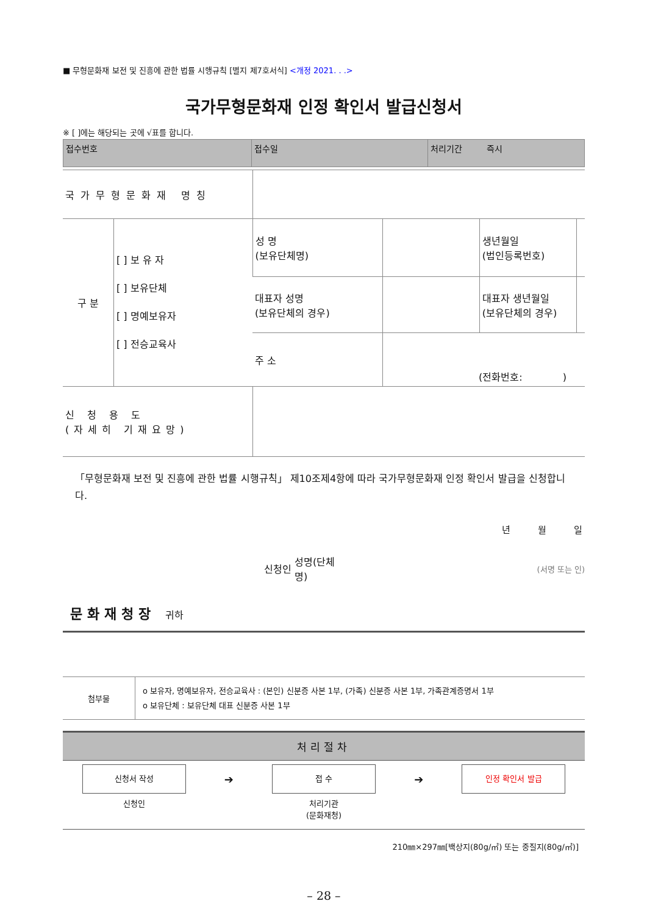■ 무형문화재 보전 및 진흥에 관한 법률 시행규칙 [별지 제7호서식] <개정 2021. . .>
국가무형문화재 인정 확인서 발급신청서
※ [ ]에는 해당되는 곳에 √표를 합니다.
| 접수번호 | 접수일 | 처리기간 즉시 |
| 국가무형문화재 명칭 | | | | | |
| 구 분 | [ ] 보 유 자 [ ] 보유단체 [ ] 명예보유자 [ ] 전승교육사 | 성 명 (보유단체명) | | 생년월일 (법인등록번호) | |
| | | 대표자 성명 (보유단체의 경우) | | 대표자 생년월일 (보유단체의 경우) | |
| | | 주 소 | (전화번호: ) | | |
| 신 청 용 도 (자세히 기재요망) | | | | | |
「무형문화재 보전 및 진흥에 관한 법률 시행규칙」 제10조제4항에 따라 국가무형문화재 인정 확인서 발급을 신청합니다.
년 월 일
신청인 성명(단체
명) (서명 또는 인)
문화재청장 귀하
| 첨부물 | o 보유자, 명예보유자, 전승교육사 : (본인) 신분증 사본 1부, (가족) 신분증 사본 1부, 가족관계증명서 1부 o 보유단체 : 보유단체 대표 신분증 사본 1부 |
처리절차
신청서 작성
신청인
➔
접 수
처리기관
(문화재청)
➔
인정 확인서 발급
210㎜×297㎜[백상지(80g/㎡) 또는 중질지(80g/㎡)]
– 28 –